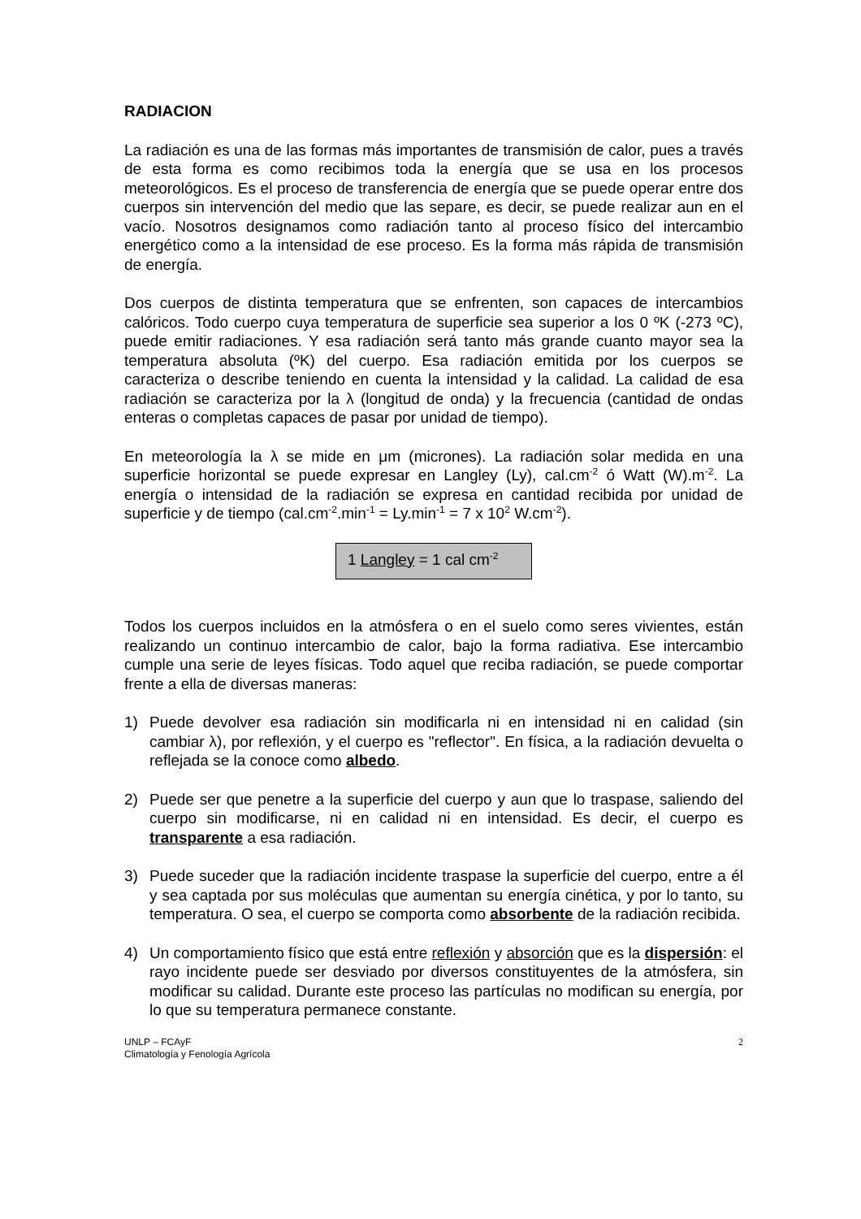RADIACION
La radiación es una de las formas más importantes de transmisión de calor, pues a través de esta forma es como recibimos toda la energía que se usa en los procesos meteorológicos. Es el proceso de transferencia de energía que se puede operar entre dos cuerpos sin intervención del medio que las separe, es decir, se puede realizar aun en el vacío. Nosotros designamos como radiación tanto al proceso físico del intercambio energético como a la intensidad de ese proceso. Es la forma más rápida de transmisión de energía.
Dos cuerpos de distinta temperatura que se enfrenten, son capaces de intercambios calóricos. Todo cuerpo cuya temperatura de superficie sea superior a los 0 ºK (-273 ºC), puede emitir radiaciones. Y esa radiación será tanto más grande cuanto mayor sea la temperatura absoluta (ºK) del cuerpo. Esa radiación emitida por los cuerpos se caracteriza o describe teniendo en cuenta la intensidad y la calidad. La calidad de esa radiación se caracteriza por la λ (longitud de onda) y la frecuencia (cantidad de ondas enteras o completas capaces de pasar por unidad de tiempo).
En meteorología la λ se mide en μm (micrones). La radiación solar medida en una superficie horizontal se puede expresar en Langley (Ly), cal.cm<sup>-2</sup> ó Watt (W).m<sup>-2</sup>. La energía o intensidad de la radiación se expresa en cantidad recibida por unidad de superficie y de tiempo (cal.cm<sup>-2</sup>.min<sup>-1</sup> = Ly.min<sup>-1</sup> = 7 x 10<sup>2</sup> W.cm<sup>-2</sup>).
1 Langley = 1 cal cm<sup>-2</sup>
Todos los cuerpos incluidos en la atmósfera o en el suelo como seres vivientes, están realizando un continuo intercambio de calor, bajo la forma radiativa. Ese intercambio cumple una serie de leyes físicas. Todo aquel que reciba radiación, se puede comportar frente a ella de diversas maneras:
1) Puede devolver esa radiación sin modificarla ni en intensidad ni en calidad (sin cambiar λ), por reflexión, y el cuerpo es "reflector". En física, a la radiación devuelta o reflejada se la conoce como albedo.
2) Puede ser que penetre a la superficie del cuerpo y aun que lo traspase, saliendo del cuerpo sin modificarse, ni en calidad ni en intensidad. Es decir, el cuerpo es transparente a esa radiación.
3) Puede suceder que la radiación incidente traspase la superficie del cuerpo, entre a él y sea captada por sus moléculas que aumentan su energía cinética, y por lo tanto, su temperatura. O sea, el cuerpo se comporta como absorbente de la radiación recibida.
4) Un comportamiento físico que está entre reflexión y absorción que es la dispersión: el rayo incidente puede ser desviado por diversos constituyentes de la atmósfera, sin modificar su calidad. Durante este proceso las partículas no modifican su energía, por lo que su temperatura permanece constante.
UNLP – FCAyF
Climatología y Fenología Agrícola
2